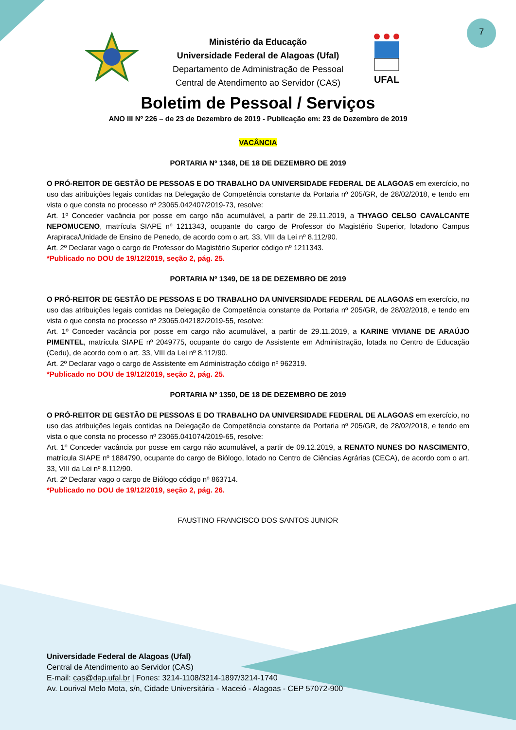7
UFAL
Ministério da Educação
Universidade Federal de Alagoas (Ufal)
Departamento de Administração de Pessoal
Central de Atendimento ao Servidor (CAS)
Boletim de Pessoal / Serviços
ANO III Nº 226 – de 23 de Dezembro de 2019 - Publicação em: 23 de Dezembro de 2019
VACÂNCIA
PORTARIA Nº 1348, DE 18 DE DEZEMBRO DE 2019
O PRÓ-REITOR DE GESTÃO DE PESSOAS E DO TRABALHO DA UNIVERSIDADE FEDERAL DE ALAGOAS em exercício, no uso das atribuições legais contidas na Delegação de Competência constante da Portaria nº 205/GR, de 28/02/2018, e tendo em vista o que consta no processo nº 23065.042407/2019-73, resolve:
Art. 1º Conceder vacância por posse em cargo não acumulável, a partir de 29.11.2019, a THYAGO CELSO CAVALCANTE NEPOMUCENO, matrícula SIAPE nº 1211343, ocupante do cargo de Professor do Magistério Superior, lotadono Campus Arapiraca/Unidade de Ensino de Penedo, de acordo com o art. 33, VIII da Lei nº 8.112/90.
Art. 2º Declarar vago o cargo de Professor do Magistério Superior código nº 1211343.
*Publicado no DOU de 19/12/2019, seção 2, pág. 25.
PORTARIA Nº 1349, DE 18 DE DEZEMBRO DE 2019
O PRÓ-REITOR DE GESTÃO DE PESSOAS E DO TRABALHO DA UNIVERSIDADE FEDERAL DE ALAGOAS em exercício, no uso das atribuições legais contidas na Delegação de Competência constante da Portaria nº 205/GR, de 28/02/2018, e tendo em vista o que consta no processo nº 23065.042182/2019-55, resolve:
Art. 1º Conceder vacância por posse em cargo não acumulável, a partir de 29.11.2019, a KARINE VIVIANE DE ARAÚJO PIMENTEL, matrícula SIAPE nº 2049775, ocupante do cargo de Assistente em Administração, lotada no Centro de Educação (Cedu), de acordo com o art. 33, VIII da Lei nº 8.112/90.
Art. 2º Declarar vago o cargo de Assistente em Administração código nº 962319.
*Publicado no DOU de 19/12/2019, seção 2, pág. 25.
PORTARIA Nº 1350, DE 18 DE DEZEMBRO DE 2019
O PRÓ-REITOR DE GESTÃO DE PESSOAS E DO TRABALHO DA UNIVERSIDADE FEDERAL DE ALAGOAS em exercício, no uso das atribuições legais contidas na Delegação de Competência constante da Portaria nº 205/GR, de 28/02/2018, e tendo em vista o que consta no processo nº 23065.041074/2019-65, resolve:
Art. 1º Conceder vacância por posse em cargo não acumulável, a partir de 09.12.2019, a RENATO NUNES DO NASCIMENTO, matrícula SIAPE nº 1884790, ocupante do cargo de Biólogo, lotado no Centro de Ciências Agrárias (CECA), de acordo com o art. 33, VIII da Lei nº 8.112/90.
Art. 2º Declarar vago o cargo de Biólogo código nº 863714.
*Publicado no DOU de 19/12/2019, seção 2, pág. 26.
FAUSTINO FRANCISCO DOS SANTOS JUNIOR
Universidade Federal de Alagoas (Ufal)
Central de Atendimento ao Servidor (CAS)
E-mail: cas@dap.ufal.br | Fones: 3214-1108/3214-1897/3214-1740
Av. Lourival Melo Mota, s/n, Cidade Universitária - Maceió - Alagoas - CEP 57072-900